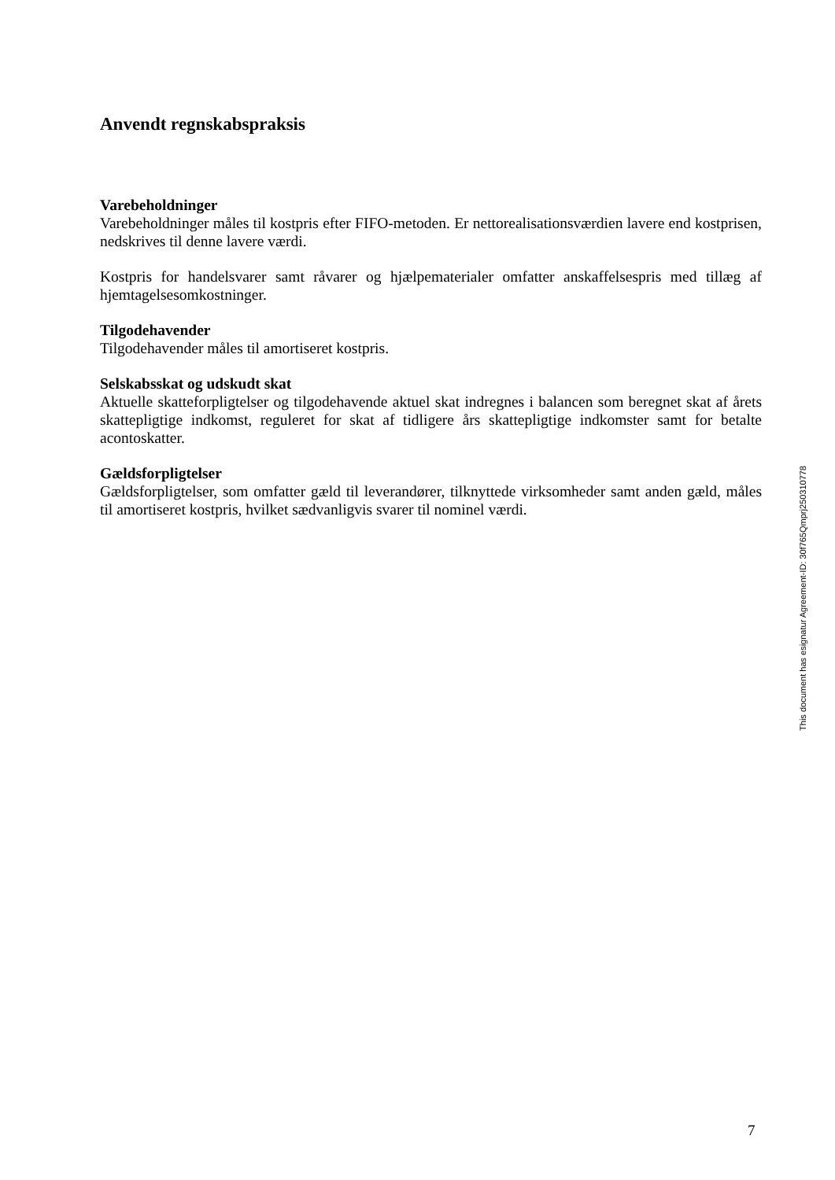Anvendt regnskabspraksis
Varebeholdninger
Varebeholdninger måles til kostpris efter FIFO-metoden. Er nettorealisationsværdien lavere end kostprisen, nedskrives til denne lavere værdi.
Kostpris for handelsvarer samt råvarer og hjælpematerialer omfatter anskaffelsespris med tillæg af hjemtagelsesomkostninger.
Tilgodehavender
Tilgodehavender måles til amortiseret kostpris.
Selskabsskat og udskudt skat
Aktuelle skatteforpligtelser og tilgodehavende aktuel skat indregnes i balancen som beregnet skat af årets skattepligtige indkomst, reguleret for skat af tidligere års skattepligtige indkomster samt for betalte acontoskatter.
Gældsforpligtelser
Gældsforpligtelser, som omfatter gæld til leverandører, tilknyttede virksomheder samt anden gæld, måles til amortiseret kostpris, hvilket sædvanligvis svarer til nominel værdi.
This document has esignatur Agreement-ID: 30f765Qmprj250310778
7